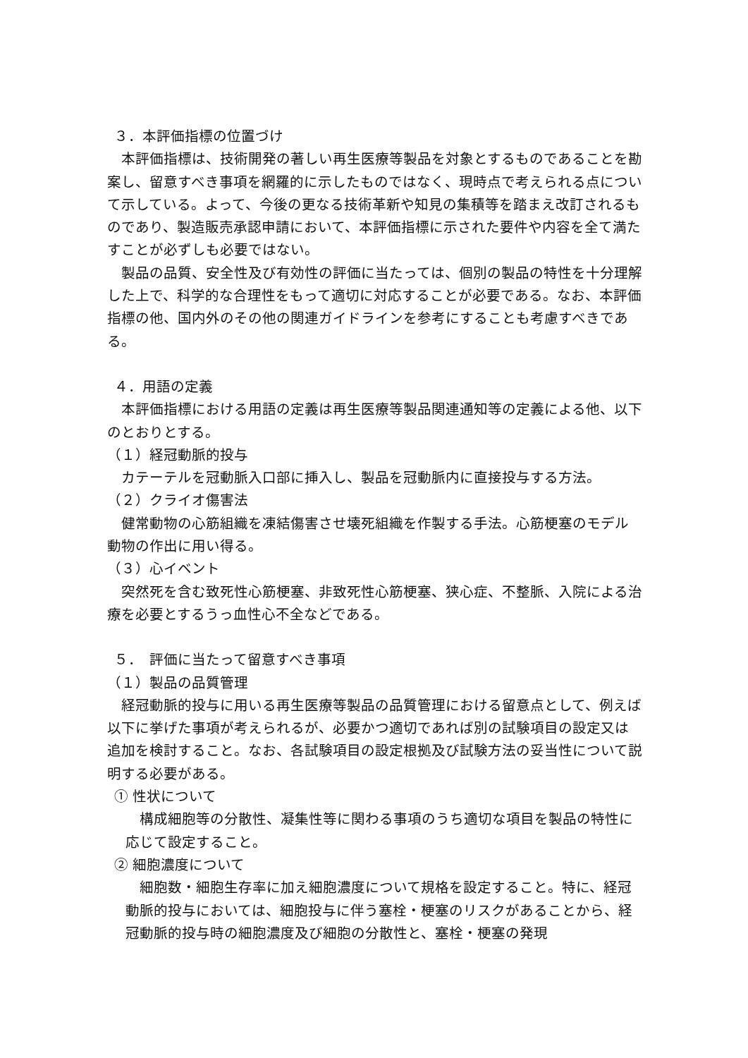３．本評価指標の位置づけ
本評価指標は、技術開発の著しい再生医療等製品を対象とするものであることを勘案し、留意すべき事項を網羅的に示したものではなく、現時点で考えられる点について示している。よって、今後の更なる技術革新や知見の集積等を踏まえ改訂されるものであり、製造販売承認申請において、本評価指標に示された要件や内容を全て満たすことが必ずしも必要ではない。
製品の品質、安全性及び有効性の評価に当たっては、個別の製品の特性を十分理解した上で、科学的な合理性をもって適切に対応することが必要である。なお、本評価指標の他、国内外のその他の関連ガイドラインを参考にすることも考慮すべきである。
４．用語の定義
本評価指標における用語の定義は再生医療等製品関連通知等の定義による他、以下のとおりとする。
（１）経冠動脈的投与
カテーテルを冠動脈入口部に挿入し、製品を冠動脈内に直接投与する方法。
（２）クライオ傷害法
健常動物の心筋組織を凍結傷害させ壊死組織を作製する手法。心筋梗塞のモデル動物の作出に用い得る。
（３）心イベント
突然死を含む致死性心筋梗塞、非致死性心筋梗塞、狭心症、不整脈、入院による治療を必要とするうっ血性心不全などである。
５．　評価に当たって留意すべき事項
（１）製品の品質管理
経冠動脈的投与に用いる再生医療等製品の品質管理における留意点として、例えば以下に挙げた事項が考えられるが、必要かつ適切であれば別の試験項目の設定又は追加を検討すること。なお、各試験項目の設定根拠及び試験方法の妥当性について説明する必要がある。
① 性状について
構成細胞等の分散性、凝集性等に関わる事項のうち適切な項目を製品の特性に応じて設定すること。
② 細胞濃度について
細胞数・細胞生存率に加え細胞濃度について規格を設定すること。特に、経冠動脈的投与においては、細胞投与に伴う塞栓・梗塞のリスクがあることから、経冠動脈的投与時の細胞濃度及び細胞の分散性と、塞栓・梗塞の発現